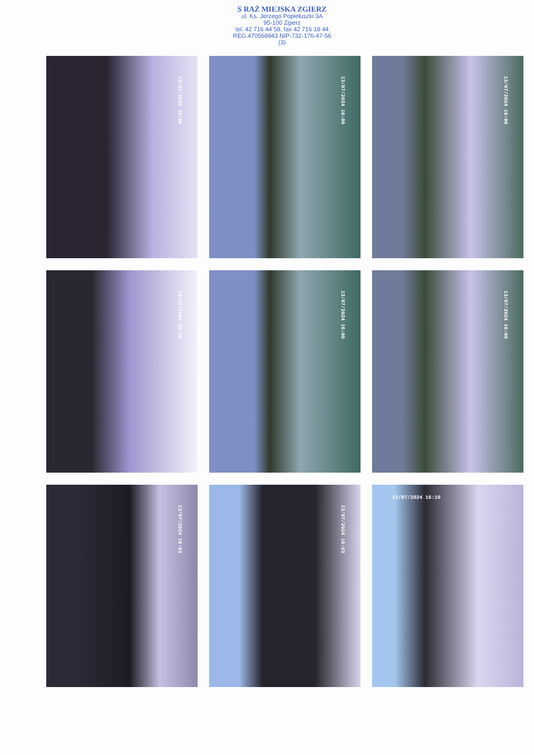S RAŻ MIEJSKA ZGIERZ
ul. Ks. Jerzego Popiełuszki 3A
95-100 Zgierz
tel. 42 716 44 58, fax 42 716 18 44
REG.470568943 NIP-732-176-47-56
(3)
13/07/2024 16:00
13/07/2024 16:00
13/07/2024 16:00
13/07/2024 16:00
13/07/2024 16:00
13/07/2024 16:00
13/07/2024 16:03
13/07/2024 16:03
13/07/2024 16:10